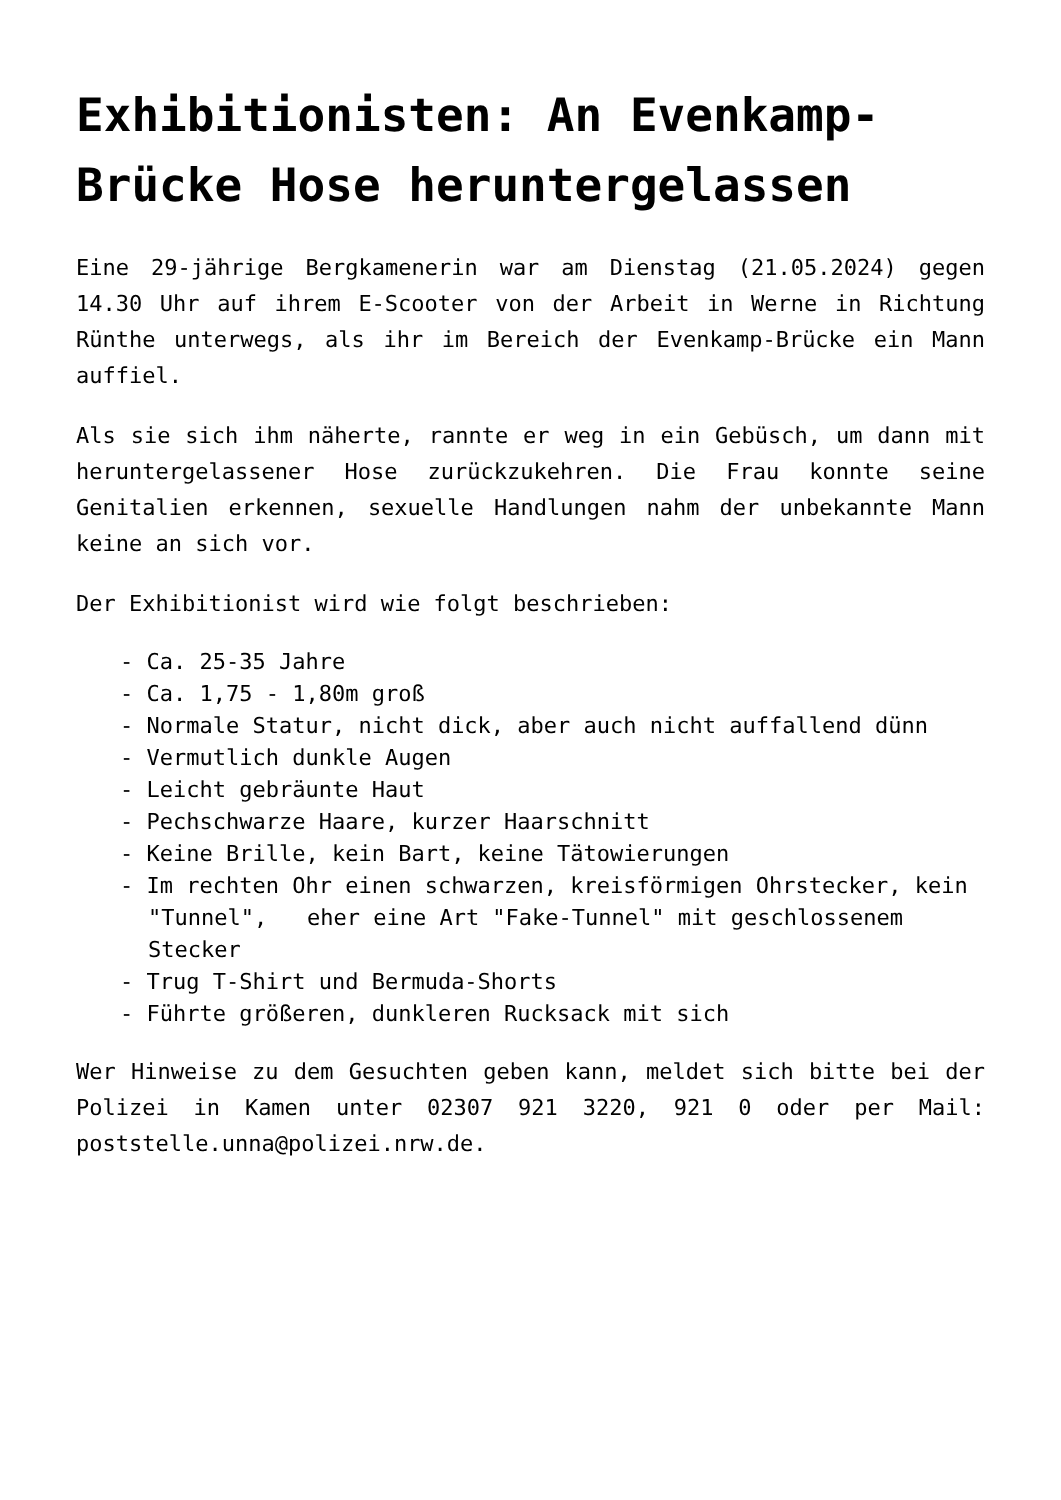Exhibitionisten: An Evenkamp-Brücke Hose heruntergelassen
Eine 29-jährige Bergkamenerin war am Dienstag (21.05.2024) gegen 14.30 Uhr auf ihrem E-Scooter von der Arbeit in Werne in Richtung Rünthe unterwegs, als ihr im Bereich der Evenkamp-Brücke ein Mann auffiel.
Als sie sich ihm näherte, rannte er weg in ein Gebüsch, um dann mit heruntergelassener Hose zurückzukehren. Die Frau konnte seine Genitalien erkennen, sexuelle Handlungen nahm der unbekannte Mann keine an sich vor.
Der Exhibitionist wird wie folgt beschrieben:
- Ca. 25-35 Jahre
- Ca. 1,75 - 1,80m groß
- Normale Statur, nicht dick, aber auch nicht auffallend dünn
- Vermutlich dunkle Augen
- Leicht gebräunte Haut
- Pechschwarze Haare, kurzer Haarschnitt
- Keine Brille, kein Bart, keine Tätowierungen
- Im rechten Ohr einen schwarzen, kreisförmigen Ohrstecker, kein
"Tunnel", eher eine Art "Fake-Tunnel" mit geschlossenem Stecker
- Trug T-Shirt und Bermuda-Shorts
- Führte größeren, dunkleren Rucksack mit sich
Wer Hinweise zu dem Gesuchten geben kann, meldet sich bitte bei der Polizei in Kamen unter 02307 921 3220, 921 0 oder per Mail: poststelle.unna@polizei.nrw.de.